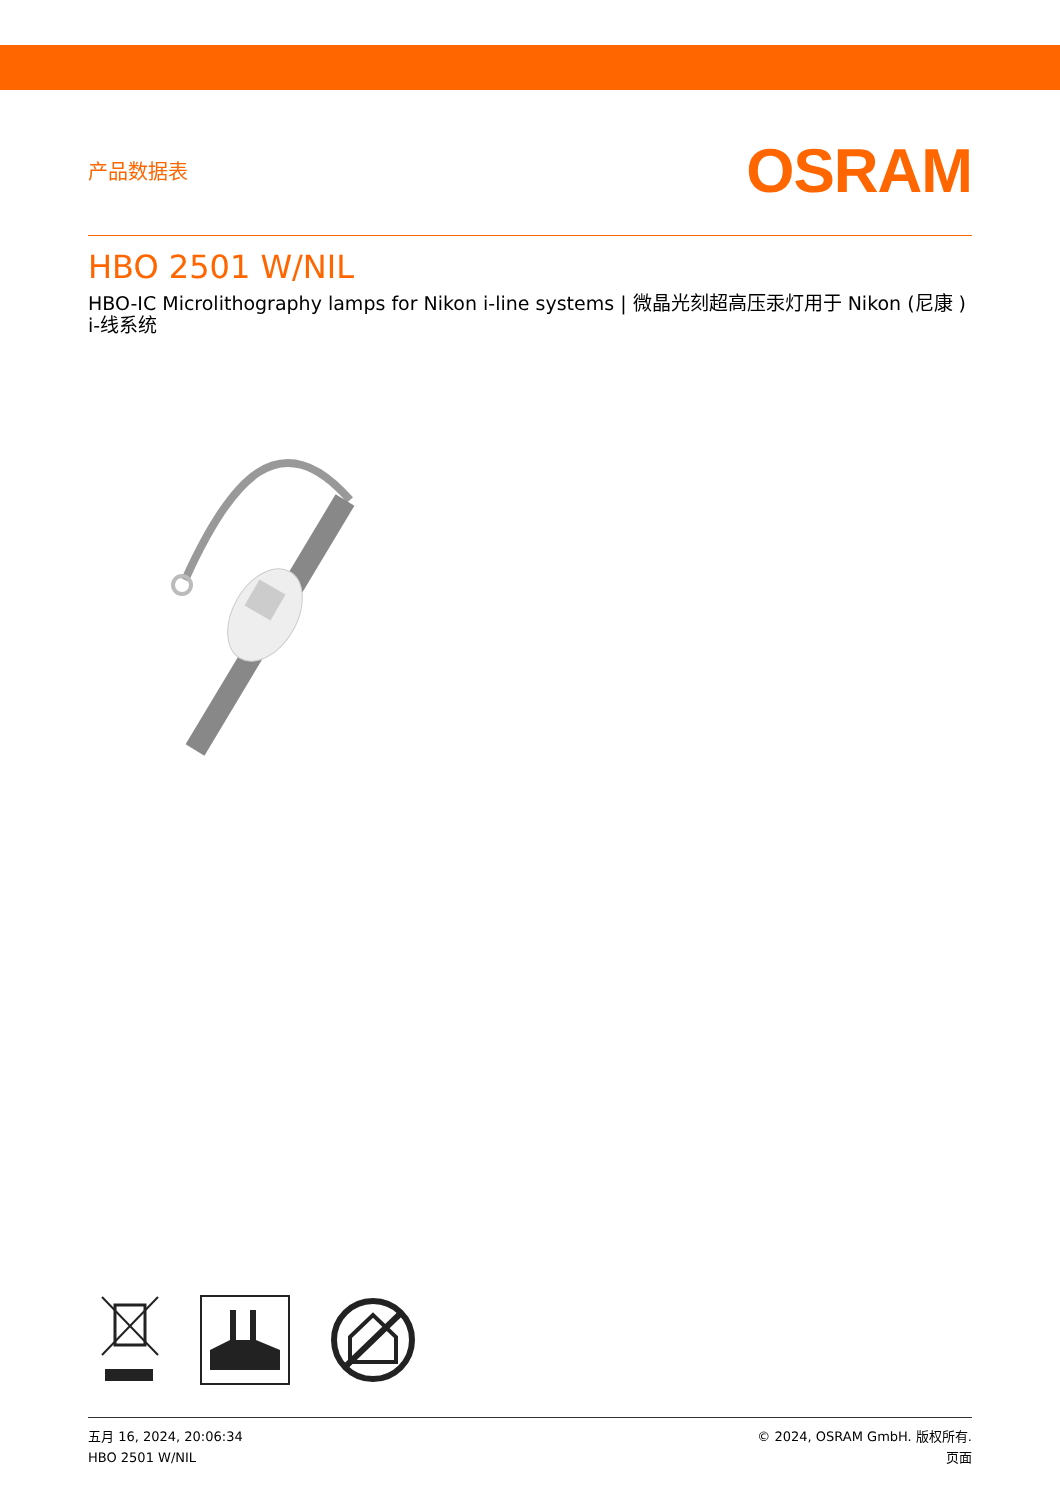产品数据表
OSRAM
HBO 2501 W/NIL
HBO-IC Microlithography lamps for Nikon i-line systems | 微晶光刻超高压汞灯用于 Nikon (尼康 ) i-线系统
五月 16, 2024, 20:06:34
HBO 2501 W/NIL
© 2024, OSRAM GmbH. 版权所有.
页面